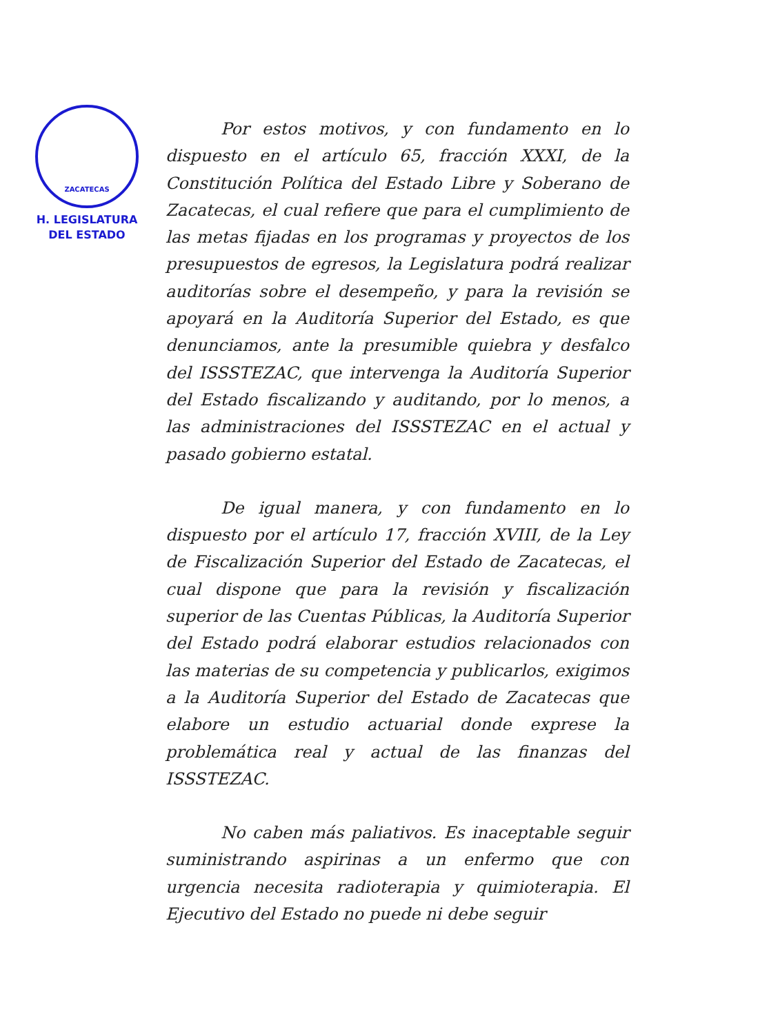ZACATECAS
H. LEGISLATURA
DEL ESTADO
Por estos motivos, y con fundamento en lo dispuesto en el artículo 65, fracción XXXI, de la Constitución Política del Estado Libre y Soberano de Zacatecas, el cual refiere que para el cumplimiento de las metas fijadas en los programas y proyectos de los presupuestos de egresos, la Legislatura podrá realizar auditorías sobre el desempeño, y para la revisión se apoyará en la Auditoría Superior del Estado, es que denunciamos, ante la presumible quiebra y desfalco del ISSSTEZAC, que intervenga la Auditoría Superior del Estado fiscalizando y auditando, por lo menos, a las administraciones del ISSSTEZAC en el actual y pasado gobierno estatal.
De igual manera, y con fundamento en lo dispuesto por el artículo 17, fracción XVIII, de la Ley de Fiscalización Superior del Estado de Zacatecas, el cual dispone que para la revisión y fiscalización superior de las Cuentas Públicas, la Auditoría Superior del Estado podrá elaborar estudios relacionados con las materias de su competencia y publicarlos, exigimos a la Auditoría Superior del Estado de Zacatecas que elabore un estudio actuarial donde exprese la problemática real y actual de las finanzas del ISSSTEZAC.
No caben más paliativos. Es inaceptable seguir suministrando aspirinas a un enfermo que con urgencia necesita radioterapia y quimioterapia. El Ejecutivo del Estado no puede ni debe seguir